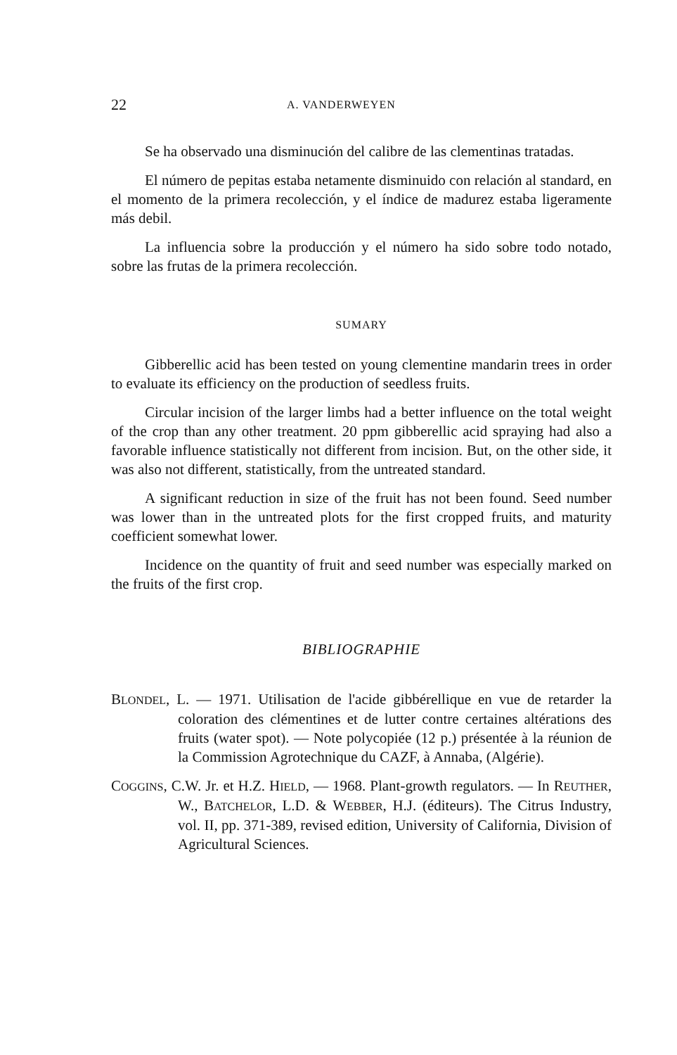22 A. VANDERWEYEN
Se ha observado una disminución del calibre de las clementinas tratadas.
El número de pepitas estaba netamente disminuido con relación al standard, en el momento de la primera recolección, y el índice de madurez estaba ligeramente más debil.
La influencia sobre la producción y el número ha sido sobre todo notado, sobre las frutas de la primera recolección.
SUMARY
Gibberellic acid has been tested on young clementine mandarin trees in order to evaluate its efficiency on the production of seedless fruits.
Circular incision of the larger limbs had a better influence on the total weight of the crop than any other treatment. 20 ppm gibberellic acid spraying had also a favorable influence statistically not different from incision. But, on the other side, it was also not different, statistically, from the untreated standard.
A significant reduction in size of the fruit has not been found. Seed number was lower than in the untreated plots for the first cropped fruits, and maturity coefficient somewhat lower.
Incidence on the quantity of fruit and seed number was especially marked on the fruits of the first crop.
BIBLIOGRAPHIE
BLONDEL, L. — 1971. Utilisation de l'acide gibbérellique en vue de retarder la coloration des clémentines et de lutter contre certaines altérations des fruits (water spot). — Note polycopiée (12 p.) présentée à la réunion de la Commission Agrotechnique du CAZF, à Annaba, (Algérie).
COGGINS, C.W. Jr. et H.Z. HIELD, — 1968. Plant-growth regulators. — In REUTHER, W., BATCHELOR, L.D. & WEBBER, H.J. (éditeurs). The Citrus Industry, vol. II, pp. 371-389, revised edition, University of California, Division of Agricultural Sciences.